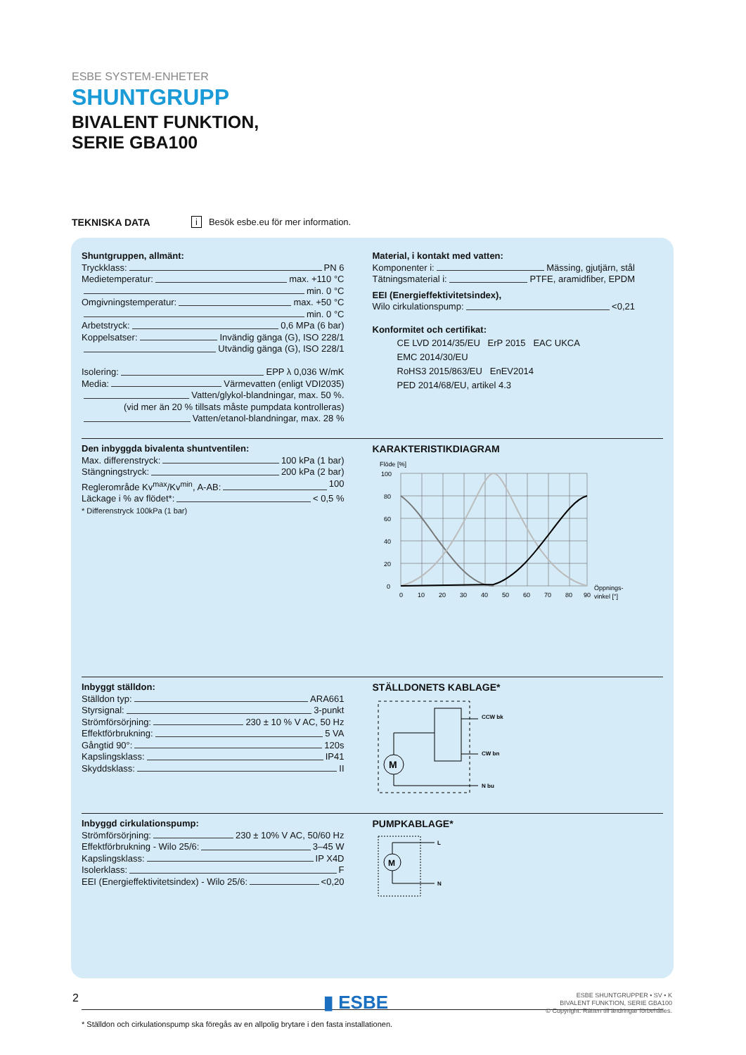ESBE SYSTEM-ENHETER
SHUNTGRUPP
BIVALENT FUNKTION,
SERIE GBA100
TEKNISKA DATA i Besök esbe.eu för mer information.
Shuntgruppen, allmänt:
Tryckklass: PN 6
Medietemperatur: max. +110 °C
min. 0 °C
Omgivningstemperatur: max. +50 °C
min. 0 °C
Arbetstryck: 0,6 MPa (6 bar)
Koppelsatser: Invändig gänga (G), ISO 228/1
Utvändig gänga (G), ISO 228/1
Isolering: EPP λ 0,036 W/mK
Media: Värmevatten (enligt VDI2035)
Vatten/glykol-blandningar, max. 50 %.
(vid mer än 20 % tillsats måste pumpdata kontrolleras)
Vatten/etanol-blandningar, max. 28 %
Material, i kontakt med vatten:
Komponenter i: Mässing, gjutjärn, stål
Tätningsmaterial i: PTFE, aramidfiber, EPDM
EEI (Energieffektivitetsindex),
Wilo cirkulationspump: <0,21
Konformitet och certifikat:
CE LVD 2014/35/EU ErP 2015 EAC UKCA
EMC 2014/30/EU
RoHS3 2015/863/EU EnEV2014
PED 2014/68/EU, artikel 4.3
Den inbyggda bivalenta shuntventilen:
Max. differenstryck: 100 kPa (1 bar)
Stängningstryck: 200 kPa (2 bar)
Reglerområde Kv<sup>max</sup>/Kv<sup>min</sup>, A-AB: 100
Läckage i % av flödet*: < 0,5 %
* Differenstryck 100kPa (1 bar)
KARAKTERISTIKDIAGRAM
Flöde [%]
100
80
60
40
20
0
0
10
20
30
40
50
60
70
80
90
Öppnings-
vinkel [°]
Inbyggt ställdon:
Ställdon typ: ARA661
Styrsignal: 3-punkt
Strömförsörjning: 230 ± 10 % V AC, 50 Hz
Effektförbrukning: 5 VA
Gångtid 90°: 120s
Kapslingsklass: IP41
Skyddsklass: II
STÄLLDONETS KABLAGE*
M
CCW bk
CW bn
N bu
Inbyggd cirkulationspump:
Strömförsörjning: 230 ± 10% V AC, 50/60 Hz
Effektförbrukning - Wilo 25/6: 3–45 W
Kapslingsklass: IP X4D
Isolerklass: F
EEI (Energieffektivitetsindex) - Wilo 25/6: <0,20
PUMPKABLAGE*
M
L
N
* Ställdon och cirkulationspump ska föregås av en allpolig brytare i den fasta installationen.
2 ▮ ESBE
ESBE SHUNTGRUPPER • SV • K
BIVALENT FUNKTION, SERIE GBA100
© Copyright. Rätten till ändringar förbehålles.